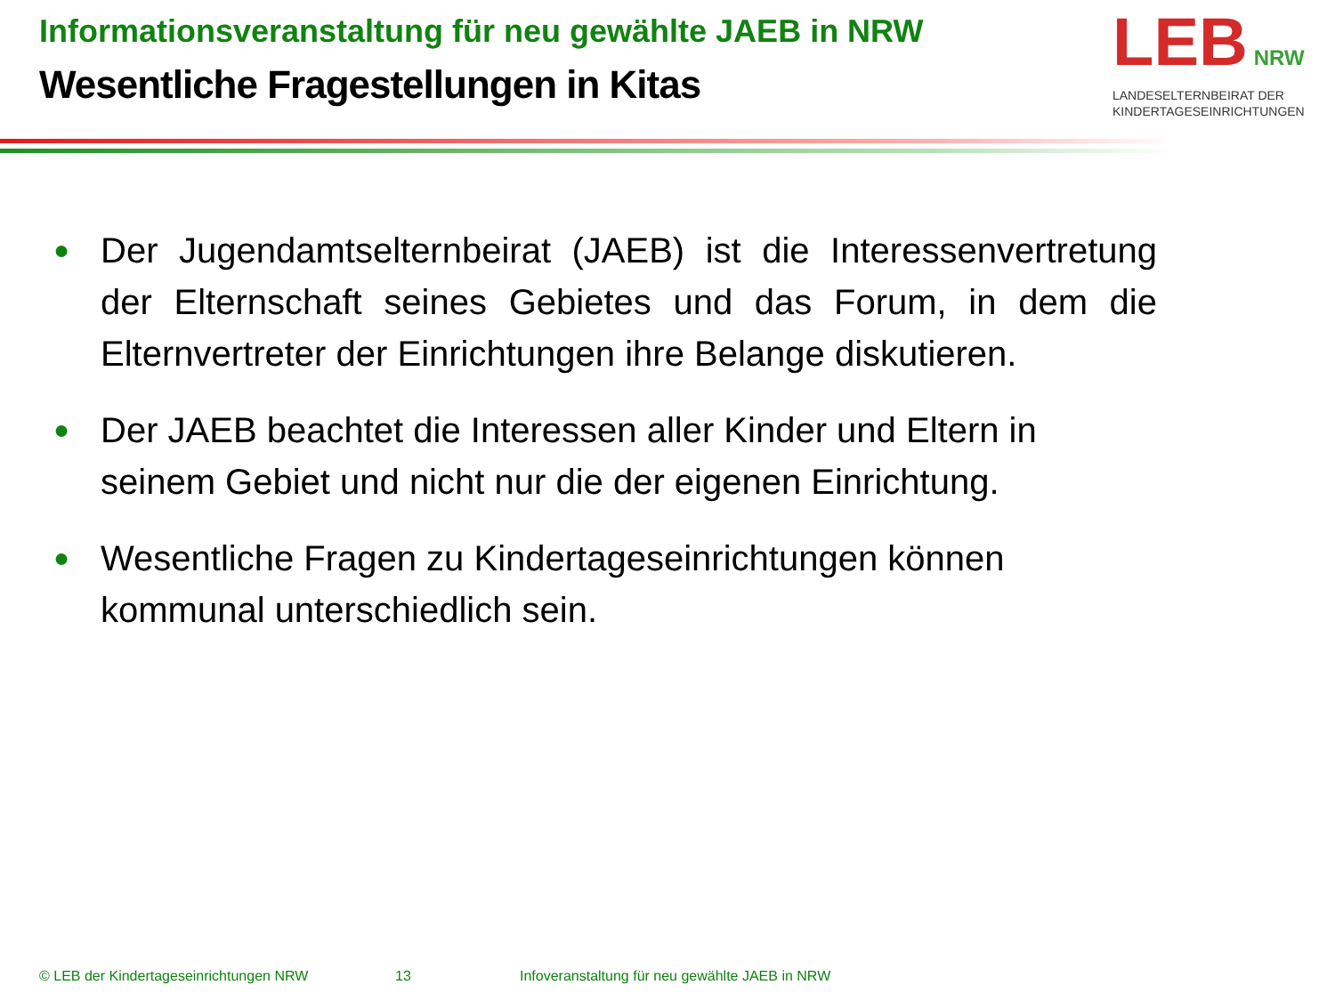Informationsveranstaltung für neu gewählte JAEB in NRW
Wesentliche Fragestellungen in Kitas
LEB NRW
LANDESELTERNBEIRAT DER
KINDERTAGESEINRICHTUNGEN
● Der Jugendamtselternbeirat (JAEB) ist die Interessenvertretung der Elternschaft seines Gebietes und das Forum, in dem die Elternvertreter der Einrichtungen ihre Belange diskutieren.
● Der JAEB beachtet die Interessen aller Kinder und Eltern in seinem Gebiet und nicht nur die der eigenen Einrichtung.
● Wesentliche Fragen zu Kindertageseinrichtungen können kommunal unterschiedlich sein.
© LEB der Kindertageseinrichtungen NRW 13 Infoveranstaltung für neu gewählte JAEB in NRW